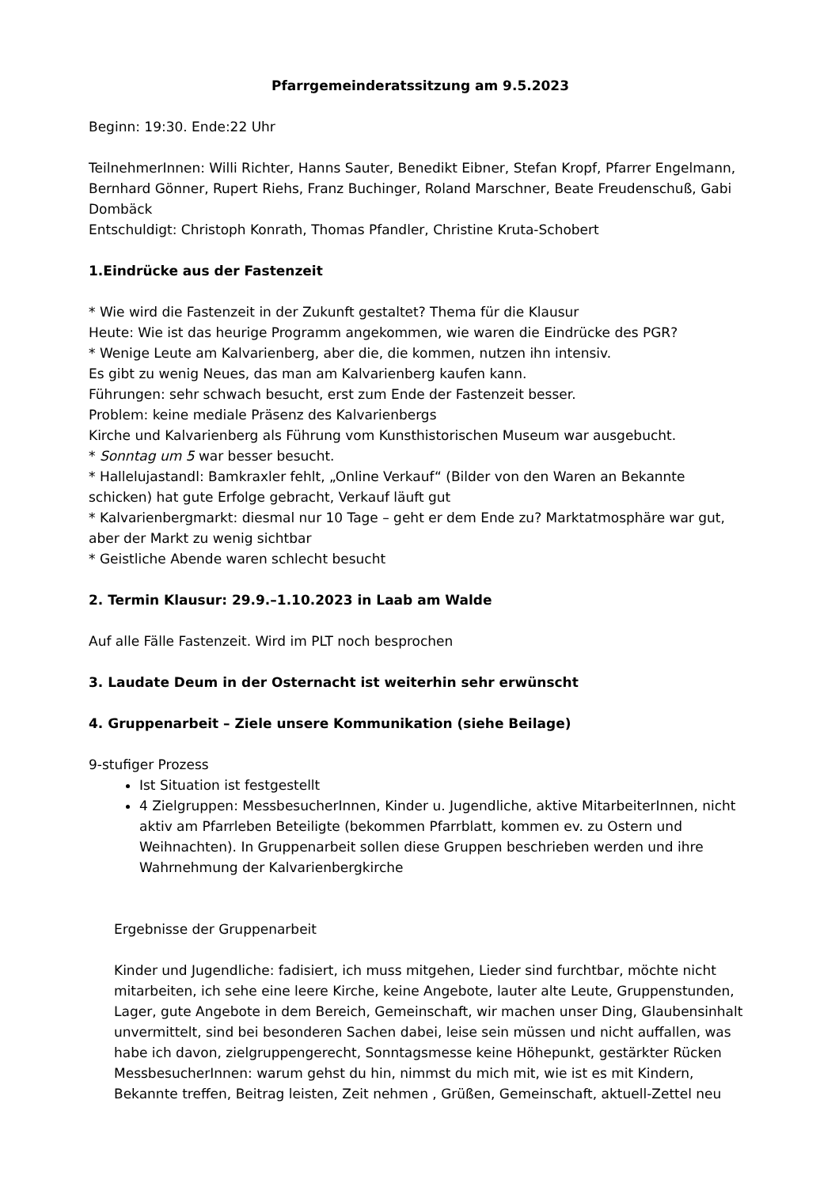Pfarrgemeinderatssitzung am 9.5.2023
Beginn: 19:30. Ende:22 Uhr
TeilnehmerInnen: Willi Richter, Hanns Sauter, Benedikt Eibner, Stefan Kropf, Pfarrer Engelmann, Bernhard Gönner, Rupert Riehs, Franz Buchinger, Roland Marschner, Beate Freudenschuß, Gabi Dombäck
Entschuldigt: Christoph Konrath, Thomas Pfandler, Christine Kruta-Schobert
1.Eindrücke aus der Fastenzeit
* Wie wird die Fastenzeit in der Zukunft gestaltet? Thema für die Klausur
Heute: Wie ist das heurige Programm angekommen, wie waren die Eindrücke des PGR?
* Wenige Leute am Kalvarienberg, aber die, die kommen, nutzen ihn intensiv.
Es gibt zu wenig Neues, das man am Kalvarienberg kaufen kann.
Führungen: sehr schwach besucht, erst zum Ende der Fastenzeit besser.
Problem: keine mediale Präsenz des Kalvarienbergs
Kirche und Kalvarienberg als Führung vom Kunsthistorischen Museum war ausgebucht.
* Sonntag um 5 war besser besucht.
* Hallelujastandl: Bamkraxler fehlt, „Online Verkauf“ (Bilder von den Waren an Bekannte schicken) hat gute Erfolge gebracht, Verkauf läuft gut
* Kalvarienbergmarkt: diesmal nur 10 Tage – geht er dem Ende zu? Marktatmosphäre war gut, aber der Markt zu wenig sichtbar
* Geistliche Abende waren schlecht besucht
2. Termin Klausur: 29.9.–1.10.2023 in Laab am Walde
Auf alle Fälle Fastenzeit. Wird im PLT noch besprochen
3. Laudate Deum in der Osternacht ist weiterhin sehr erwünscht
4. Gruppenarbeit – Ziele unsere Kommunikation (siehe Beilage)
9-stufiger Prozess
Ist Situation ist festgestellt
4 Zielgruppen: MessbesucherInnen, Kinder u. Jugendliche, aktive MitarbeiterInnen, nicht aktiv am Pfarrleben Beteiligte (bekommen Pfarrblatt, kommen ev. zu Ostern und Weihnachten). In Gruppenarbeit sollen diese Gruppen beschrieben werden und ihre Wahrnehmung der Kalvarienbergkirche
Ergebnisse der Gruppenarbeit
Kinder und Jugendliche: fadisiert, ich muss mitgehen, Lieder sind furchtbar, möchte nicht mitarbeiten, ich sehe eine leere Kirche, keine Angebote, lauter alte Leute, Gruppenstunden, Lager, gute Angebote in dem Bereich, Gemeinschaft, wir machen unser Ding, Glaubensinhalt unvermittelt, sind bei besonderen Sachen dabei, leise sein müssen und nicht auffallen, was habe ich davon, zielgruppengerecht, Sonntagsmesse keine Höhepunkt, gestärkter Rücken
MessbesucherInnen: warum gehst du hin, nimmst du mich mit, wie ist es mit Kindern, Bekannte treffen, Beitrag leisten, Zeit nehmen , Grüßen, Gemeinschaft, aktuell-Zettel neu